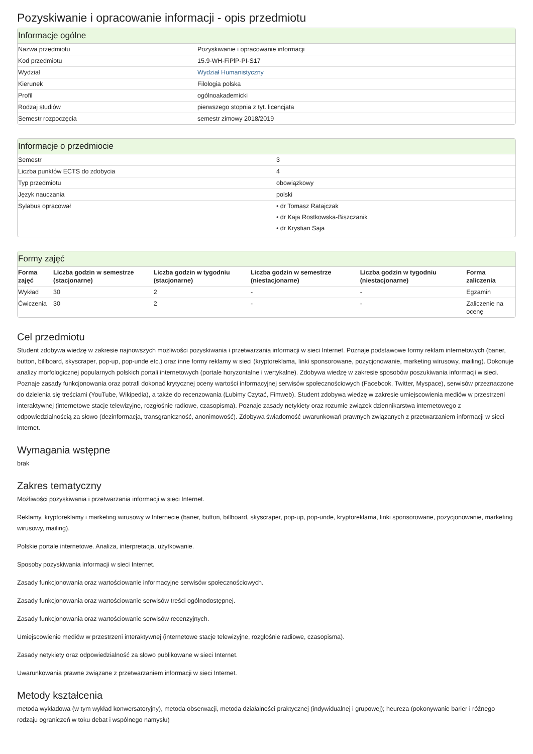Pozyskiwanie i opracowanie informacji - opis przedmiotu
Informacje ogólne
| Nazwa przedmiotu | Pozyskiwanie i opracowanie informacji |
| Kod przedmiotu | 15.9-WH-FiPlP-PI-S17 |
| Wydział | Wydział Humanistyczny |
| Kierunek | Filologia polska |
| Profil | ogólnoakademicki |
| Rodzaj studiów | pierwszego stopnia z tyt. licencjata |
| Semestr rozpoczęcia | semestr zimowy 2018/2019 |
Informacje o przedmiocie
| Semestr | 3 |
| Liczba punktów ECTS do zdobycia | 4 |
| Typ przedmiotu | obowiązkowy |
| Język nauczania | polski |
| Sylabus opracował | • dr Tomasz Ratajczak • dr Kaja Rostkowska-Biszczanik • dr Krystian Saja |
Formy zajęć
| Forma zajęć | Liczba godzin w semestrze (stacjonarne) | Liczba godzin w tygodniu (stacjonarne) | Liczba godzin w semestrze (niestacjonarne) | Liczba godzin w tygodniu (niestacjonarne) | Forma zaliczenia |
| --- | --- | --- | --- | --- | --- |
| Wykład | 30 | 2 | - | - | Egzamin |
| Ćwiczenia | 30 | 2 | - | - | Zaliczenie na ocenę |
Cel przedmiotu
Student zdobywa wiedzę w zakresie najnowszych możliwości pozyskiwania i przetwarzania informacji w sieci Internet. Poznaje podstawowe formy reklam internetowych (baner, button, billboard, skyscraper, pop-up, pop-unde etc.) oraz inne formy reklamy w sieci (kryptoreklama, linki sponsorowane, pozycjonowanie, marketing wirusowy, mailing). Dokonuje analizy morfologicznej popularnych polskich portali internetowych (portale horyzontalne i wertykalne). Zdobywa wiedzę w zakresie sposobów poszukiwania informacji w sieci. Poznaje zasady funkcjonowania oraz potrafi dokonać krytycznej oceny wartości informacyjnej serwisów społecznościowych (Facebook, Twitter, Myspace), serwisów przeznaczone do dzielenia się treściami (YouTube, Wikipedia), a także do recenzowania (Lubimy Czytać, Fimweb). Student zdobywa wiedzę w zakresie umiejscowienia mediów w przestrzeni interaktywnej (internetowe stacje telewizyjne, rozgłośnie radiowe, czasopisma). Poznaje zasady netykiety oraz rozumie związek dziennikarstwa internetowego z odpowiedzialnością za słowo (dezinformacja, transgraniczność, anonimowość). Zdobywa świadomość uwarunkowań prawnych związanych z przetwarzaniem informacji w sieci Internet.
Wymagania wstępne
brak
Zakres tematyczny
Możliwości pozyskiwania i przetwarzania informacji w sieci Internet.
Reklamy, kryptoreklamy i marketing wirusowy w Internecie (baner, button, billboard, skyscraper, pop-up, pop-unde, kryptoreklama, linki sponsorowane, pozycjonowanie, marketing wirusowy, mailing).
Polskie portale internetowe. Analiza, interpretacja, użytkowanie.
Sposoby pozyskiwania informacji w sieci Internet.
Zasady funkcjonowania oraz wartościowanie informacyjne serwisów społecznościowych.
Zasady funkcjonowania oraz wartościowanie serwisów treści ogólnodostępnej.
Zasady funkcjonowania oraz wartościowanie serwisów recenzyjnych.
Umiejscowienie mediów w przestrzeni interaktywnej (internetowe stacje telewizyjne, rozgłośnie radiowe, czasopisma).
Zasady netykiety oraz odpowiedzialność za słowo publikowane w sieci Internet.
Uwarunkowania prawne związane z przetwarzaniem informacji w sieci Internet.
Metody kształcenia
metoda wykładowa (w tym wykład konwersatoryjny), metoda obserwacji, metoda działalności praktycznej (indywidualnej i grupowej); heureza (pokonywanie barier i różnego rodzaju ograniczeń w toku debat i wspólnego namysłu)